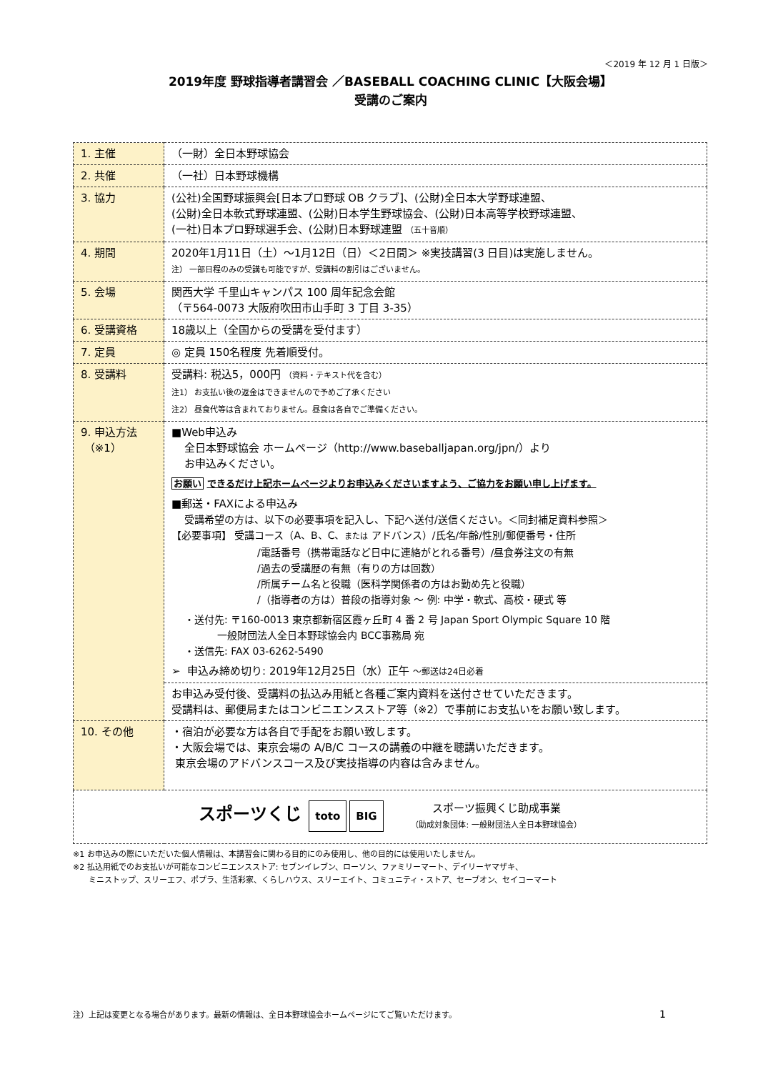＜2019 年 12 月 1 日版＞
2019年度 野球指導者講習会 ／BASEBALL COACHING CLINIC【大阪会場】
受講のご案内
| 1. 主催 | （一財）全日本野球協会 |
| 2. 共催 | （一社）日本野球機構 |
| 3. 協力 | (公社)全国野球振興会[日本プロ野球 OB クラブ]、(公財)全日本大学野球連盟、 (公財)全日本軟式野球連盟、(公財)日本学生野球協会、(公財)日本高等学校野球連盟、 (一社)日本プロ野球選手会、(公財)日本野球連盟 （五十音順） |
| 4. 期間 | 2020年1月11日（土）～1月12日（日）＜2日間＞ ※実技講習(3 日目)は実施しません。 注） 一部日程のみの受講も可能ですが、受講料の割引はございません。 |
| 5. 会場 | 関西大学 千里山キャンパス 100 周年記念会館 （〒564-0073 大阪府吹田市山手町 3 丁目 3-35） |
| 6. 受講資格 | 18歳以上（全国からの受講を受付ます） |
| 7. 定員 | ◎ 定員 150名程度 先着順受付。 |
| 8. 受講料 | 受講料: 税込5，000円 （資料・テキスト代を含む） 注1） お支払い後の返金はできませんので予めご了承ください 注2） 昼食代等は含まれておりません。昼食は各自でご準備ください。 |
| 9. 申込方法 （※1） | ■Web申込み 全日本野球協会 ホームページ（http://www.baseballjapan.org/jpn/）より お申込みください。 お願い できるだけ上記ホームページよりお申込みくださいますよう、ご協力をお願い申し上げます。 ■郵送・FAXによる申込み 受講希望の方は、以下の必要事項を記入し、下記へ送付/送信ください。＜同封補足資料参照＞ 【必要事項】 受講コース（A、B、C、 または アドバンス）/氏名/年齢/性別/郵便番号・住所 /電話番号（携帯電話など日中に連絡がとれる番号）/昼食券注文の有無 /過去の受講歴の有無（有りの方は回数） /所属チーム名と役職（医科学関係者の方はお勤め先と役職） /（指導者の方は）普段の指導対象 ～ 例: 中学・軟式、高校・硬式 等 ・送付先: 〒160-0013 東京都新宿区霞ヶ丘町 4 番 2 号 Japan Sport Olympic Square 10 階 一般財団法人全日本野球協会内 BCC事務局 宛 ・送信先: FAX 03-6262-5490 ➢ 申込み締め切り: 2019年12月25日（水）正午 ～郵送は24日必着 |
| | お申込み受付後、受講料の払込み用紙と各種ご案内資料を送付させていただきます。 受講料は、郵便局またはコンビニエンスストア等（※2）で事前にお支払いをお願い致します。 |
| 10. その他 | ・宿泊が必要な方は各自で手配をお願い致します。 ・大阪会場では、東京会場の A/B/C コースの講義の中継を聴講いただきます。 東京会場のアドバンスコース及び実技指導の内容は含みません。 |
| スポーツくじ toto BIG スポーツ振興くじ助成事業 （助成対象団体: 一般財団法人全日本野球協会） | |
※1 お申込みの際にいただいた個人情報は、本講習会に関わる目的にのみ使用し、他の目的には使用いたしません。
※2 払込用紙でのお支払いが可能なコンビニエンスストア: セブンイレブン、ローソン、ファミリーマート、デイリーヤマザキ、
  ミニストップ、スリーエフ、ポプラ、生活彩家、くらしハウス、スリーエイト、コミュニティ・ストア、セーブオン、セイコーマート
注）上記は変更となる場合があります。最新の情報は、全日本野球協会ホームページにてご覧いただけます。 1